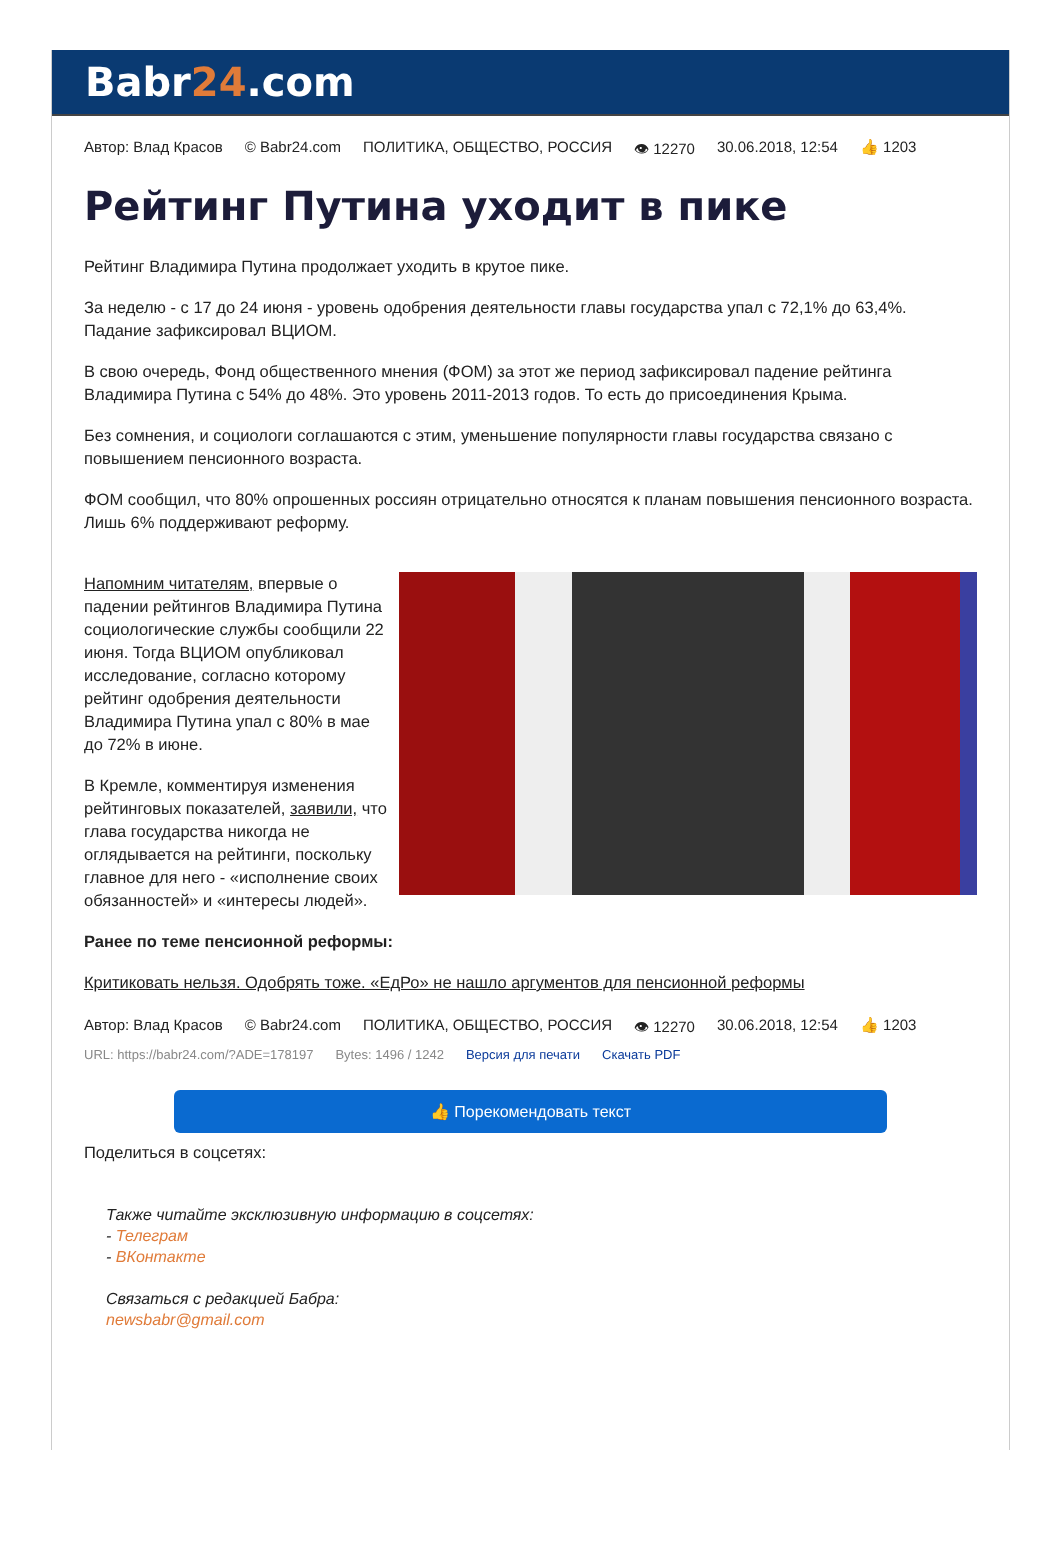Babr24.com
Автор: Влад Красов © Babr24.com ПОЛИТИКА, ОБЩЕСТВО, РОССИЯ 👁 12270 30.06.2018, 12:54 👍 1203
Рейтинг Путина уходит в пике
Рейтинг Владимира Путина продолжает уходить в крутое пике.
За неделю - с 17 до 24 июня - уровень одобрения деятельности главы государства упал с 72,1% до 63,4%. Падание зафиксировал ВЦИОМ.
В свою очередь, Фонд общественного мнения (ФОМ) за этот же период зафиксировал падение рейтинга Владимира Путина с 54% до 48%. Это уровень 2011-2013 годов. То есть до присоединения Крыма.
Без сомнения, и социологи соглашаются с этим, уменьшение популярности главы государства связано с повышением пенсионного возраста.
ФОМ сообщил, что 80% опрошенных россиян отрицательно относятся к планам повышения пенсионного возраста. Лишь 6% поддерживают реформу.
Напомним читателям, впервые о падении рейтингов Владимира Путина социологические службы сообщили 22 июня. Тогда ВЦИОМ опубликовал исследование, согласно которому рейтинг одобрения деятельности Владимира Путина упал с 80% в мае до 72% в июне.
В Кремле, комментируя изменения рейтинговых показателей, заявили, что глава государства никогда не оглядывается на рейтинги, поскольку главное для него - «исполнение своих обязанностей» и «интересы людей».
Ранее по теме пенсионной реформы:
Критиковать нельзя. Одобрять тоже. «ЕдРо» не нашло аргументов для пенсионной реформы
Автор: Влад Красов © Babr24.com ПОЛИТИКА, ОБЩЕСТВО, РОССИЯ 👁 12270 30.06.2018, 12:54 👍 1203
URL: https://babr24.com/?ADE=178197 Bytes: 1496 / 1242 Версия для печати Скачать PDF
👍 Порекомендовать текст
Поделиться в соцсетях:
Также читайте эксклюзивную информацию в соцсетях:
- Телеграм
- ВКонтакте
Связаться с редакцией Бабра:
newsbabr@gmail.com